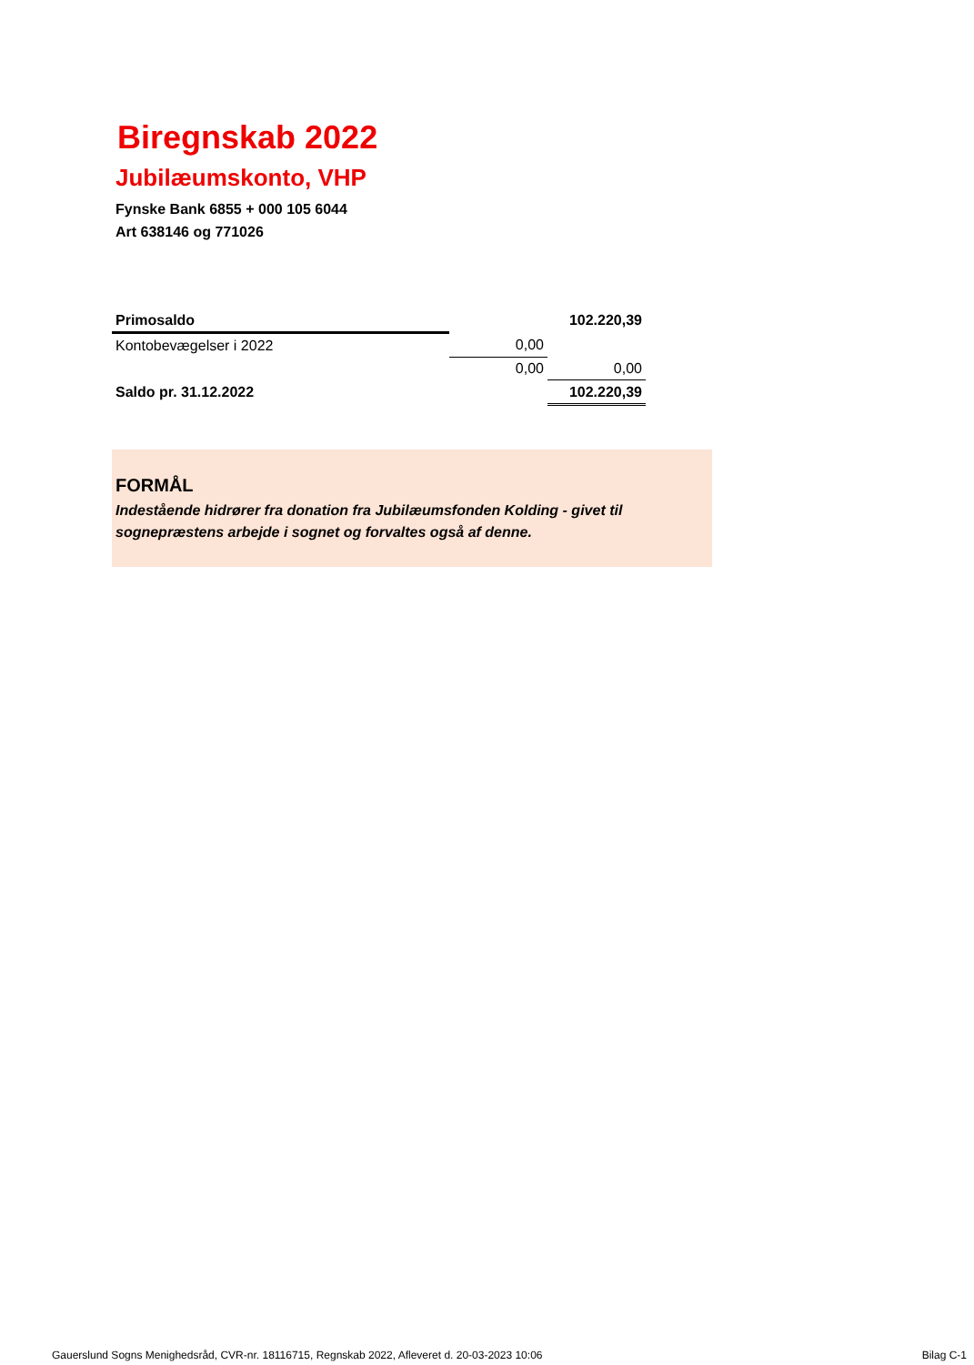Biregnskab 2022
Jubilæumskonto, VHP
Fynske Bank 6855 + 000 105 6044
Art 638146 og 771026
| Primosaldo | | | 102.220,39 |
| Kontobevægelser i 2022 | | 0,00 | |
| | | 0,00 | 0,00 |
| Saldo pr. 31.12.2022 | | | 102.220,39 |
FORMÅL
Indestående hidrører fra donation fra Jubilæumsfonden Kolding - givet til sognepræstens arbejde i sognet og forvaltes også af denne.
Gauerslund Sogns Menighedsråd, CVR-nr. 18116715, Regnskab 2022, Afleveret d. 20-03-2023 10:06 Bilag C-1